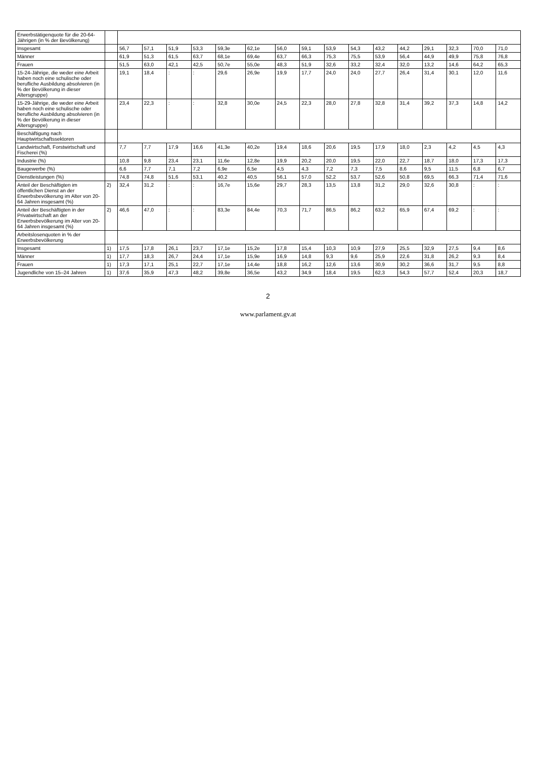| Erwerbstätigenquote für die 20-64-Jährigen (in % der Bevölkerung) | | | | | | | | | | | | | | | | | |
| Insgesamt | | 56,7 | 57,1 | 51,9 | 53,3 | 59,3e | 62,1e | 56,0 | 59,1 | 53,9 | 54,3 | 43,2 | 44,2 | 29,1 | 32,3 | 70,0 | 71,0 |
| Männer | | 61,9 | 51,3 | 61,5 | 63,7 | 68,1e | 69,4e | 63,7 | 66,3 | 75,3 | 75,5 | 53,9 | 56,4 | 44,9 | 49,9 | 75,8 | 76,8 |
| Frauen | | 51,5 | 63,0 | 42,1 | 42,5 | 50,7e | 55,0e | 48,3 | 51,9 | 32,6 | 33,2 | 32,4 | 32,0 | 13,2 | 14,6 | 64,2 | 65,3 |
| 15-24-Jährige, die weder eine Arbeit haben noch eine schulische oder berufliche Ausbildung absolvieren (in % der Bevölkerung in dieser Altersgruppe) | | 19,1 | 18,4 | : | : | 29,6 | 26,9e | 19,9 | 17,7 | 24,0 | 24,0 | 27,7 | 26,4 | 31,4 | 30,1 | 12,0 | 11,6 |
| 15-29-Jährige, die weder eine Arbeit haben noch eine schulische oder berufliche Ausbildung absolvieren (in % der Bevölkerung in dieser Altersgruppe) | | 23,4 | 22,3 | : | : | 32,8 | 30,0e | 24,5 | 22,3 | 28,0 | 27,8 | 32,8 | 31,4 | 39,2 | 37,3 | 14,8 | 14,2 |
| Beschäftigung nach Hauptwirtschaftssektoren | | | | | | | | | | | | | | | | | |
| Landwirtschaft, Forstwirtschaft und Fischerei (%) | | 7,7 | 7,7 | 17,9 | 16,6 | 41,3e | 40,2e | 19,4 | 18,6 | 20,6 | 19,5 | 17,9 | 18,0 | 2,3 | 4,2 | 4,5 | 4,3 |
| Industrie (%) | | 10,8 | 9,8 | 23,4 | 23,1 | 11,6e | 12,8e | 19,9 | 20,2 | 20,0 | 19,5 | 22,0 | 22,7 | 18,7 | 18,0 | 17,3 | 17,3 |
| Baugewerbe (%) | | 6,6 | 7,7 | 7,1 | 7,2 | 6,9e | 6,5e | 4,5 | 4,3 | 7,2 | 7,3 | 7,5 | 8,6 | 9,5 | 11,5 | 6,8 | 6,7 |
| Dienstleistungen (%) | | 74,8 | 74,8 | 51,6 | 53,1 | 40,2 | 40,5 | 56,1 | 57,0 | 52,2 | 53,7 | 52,6 | 50,8 | 69,5 | 66,3 | 71,4 | 71,6 |
| Anteil der Beschäftigten im öffentlichen Dienst an der Erwerbsbevölkerung im Alter von 20-64 Jahren insgesamt (%) | 2) | 32,4 | 31,2 | : | : | 16,7e | 15,6e | 29,7 | 28,3 | 13,5 | 13,8 | 31,2 | 29,0 | 32,6 | 30,8 | : | : |
| Anteil der Beschäftigten in der Privatwirtschaft an der Erwerbsbevölkerung im Alter von 20-64 Jahren insgesamt (%) | 2) | 46,6 | 47,0 | : | : | 83,3e | 84,4e | 70,3 | 71,7 | 86,5 | 86,2 | 63,2 | 65,9 | 67,4 | 69,2 | : | : |
| Arbeitslosenquoten in % der Erwerbsbevölkerung | | | | | | | | | | | | | | | | | |
| Insgesamt | 1) | 17,5 | 17,8 | 26,1 | 23,7 | 17,1e | 15,2e | 17,8 | 15,4 | 10,3 | 10,9 | 27,9 | 25,5 | 32,9 | 27,5 | 9,4 | 8,6 |
| Männer | 1) | 17,7 | 18,3 | 26,7 | 24,4 | 17,1e | 15,9e | 16,9 | 14,8 | 9,3 | 9,6 | 25,9 | 22,6 | 31,8 | 26,2 | 9,3 | 8,4 |
| Frauen | 1) | 17,3 | 17,1 | 25,1 | 22,7 | 17,1e | 14,4e | 18,8 | 16,2 | 12,6 | 13,6 | 30,9 | 30,2 | 36,6 | 31,7 | 9,5 | 8,8 |
| Jugendliche von 15–24 Jahren | 1) | 37,6 | 35,9 | 47,3 | 48,2 | 39,8e | 36,5e | 43,2 | 34,9 | 18,4 | 19,5 | 62,3 | 54,3 | 57,7 | 52,4 | 20,3 | 18,7 |
2
www.parlament.gv.at